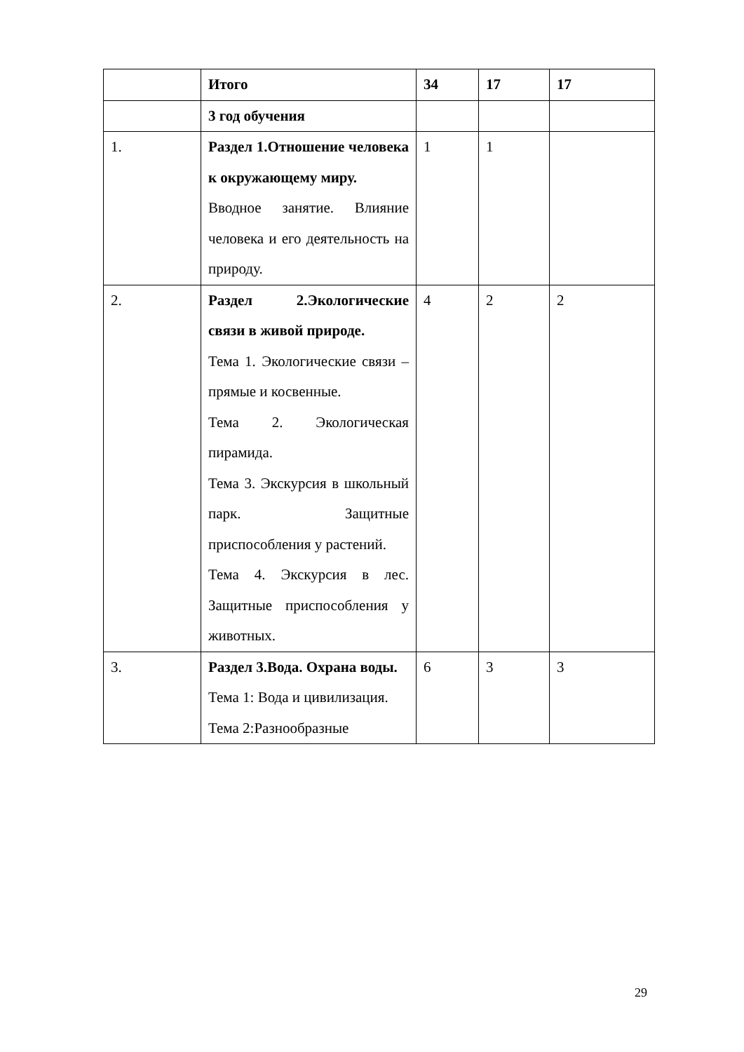| | Итого | 34 | 17 | 17 |
| | 3 год обучения | | | |
| 1. | Раздел 1.Отношение человека к окружающему миру. Вводное занятие. Влияние человека и его деятельность на природу. | 1 | 1 | |
| 2. | Раздел 2.Экологические связи в живой природе. Тема 1. Экологические связи – прямые и косвенные. Тема 2. Экологическая пирамида. Тема 3. Экскурсия в школьный парк. Защитные приспособления у растений. Тема 4. Экскурсия в лес. Защитные приспособления у животных. | 4 | 2 | 2 |
| 3. | Раздел 3.Вода. Охрана воды. Тема 1: Вода и цивилизация. Тема 2:Разнообразные | 6 | 3 | 3 |
29